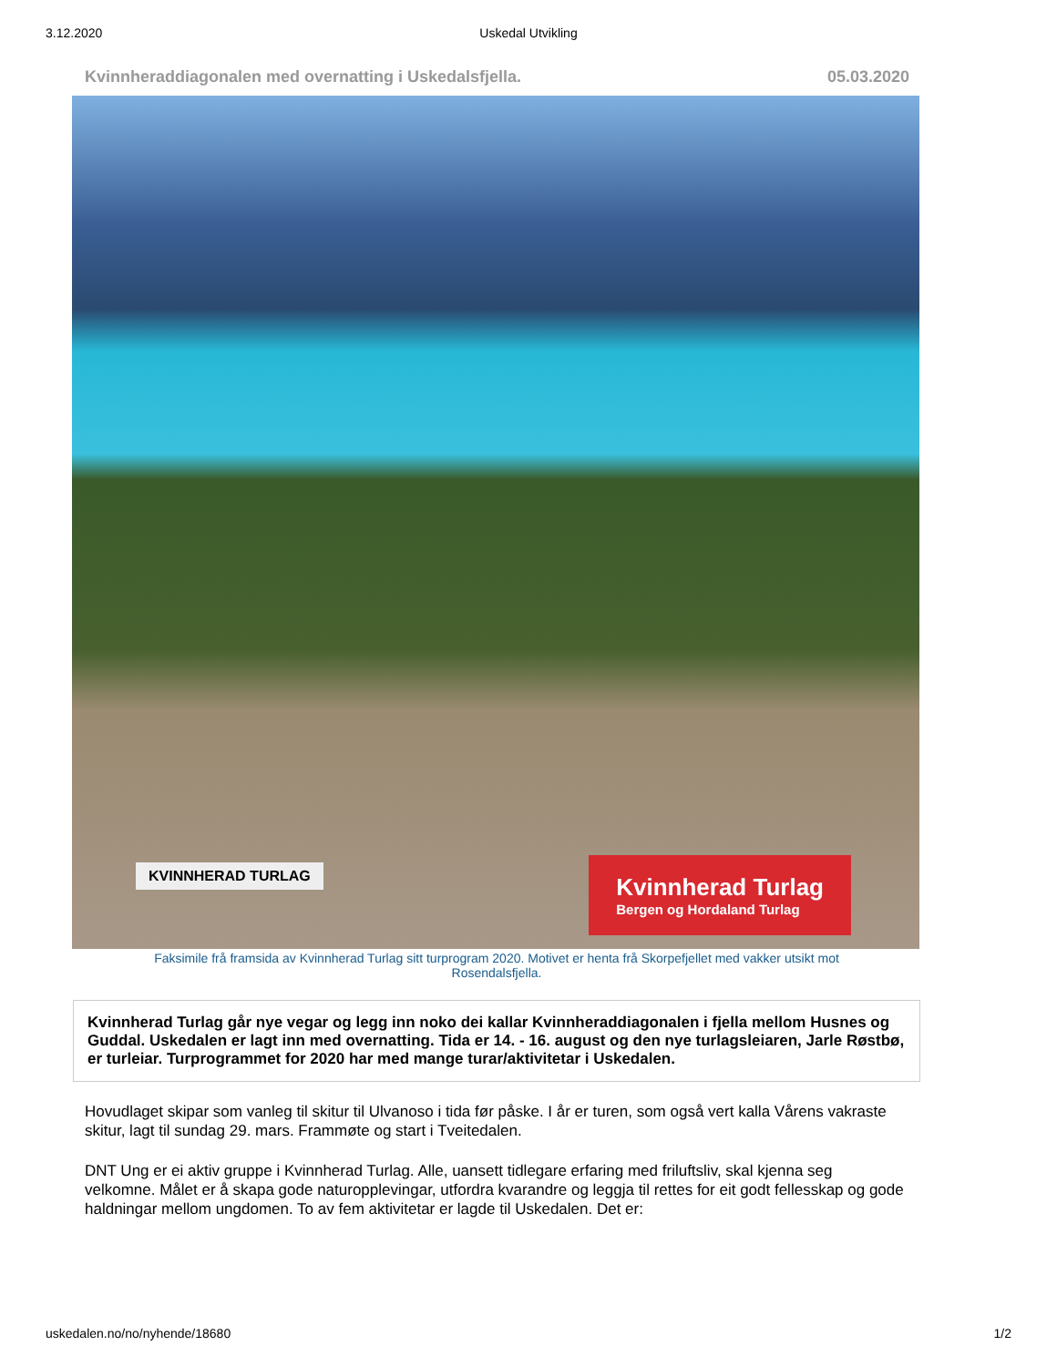3.12.2020 Uskedal Utvikling
Kvinnheraddiagonalen med overnatting i Uskedalsfjella. 05.03.2020
KVINNHERAD TURLAG
Kvinnherad Turlag
Bergen og Hordaland Turlag
Faksimile frå framsida av Kvinnherad Turlag sitt turprogram 2020. Motivet er henta frå Skorpefjellet med vakker utsikt mot Rosendalsfjella.
Kvinnherad Turlag går nye vegar og legg inn noko dei kallar Kvinnheraddiagonalen i fjella mellom Husnes og Guddal. Uskedalen er lagt inn med overnatting. Tida er 14. - 16. august og den nye turlagsleiaren, Jarle Røstbø, er turleiar. Turprogrammet for 2020 har med mange turar/aktivitetar i Uskedalen.
Hovudlaget skipar som vanleg til skitur til Ulvanoso i tida før påske. I år er turen, som også vert kalla Vårens vakraste skitur, lagt til sundag 29. mars. Frammøte og start i Tveitedalen.
DNT Ung er ei aktiv gruppe i Kvinnherad Turlag. Alle, uansett tidlegare erfaring med friluftsliv, skal kjenna seg velkomne. Målet er å skapa gode naturopplevingar, utfordra kvarandre og leggja til rettes for eit godt fellesskap og gode haldningar mellom ungdomen. To av fem aktivitetar er lagde til Uskedalen. Det er:
uskedalen.no/no/nyhende/18680 1/2